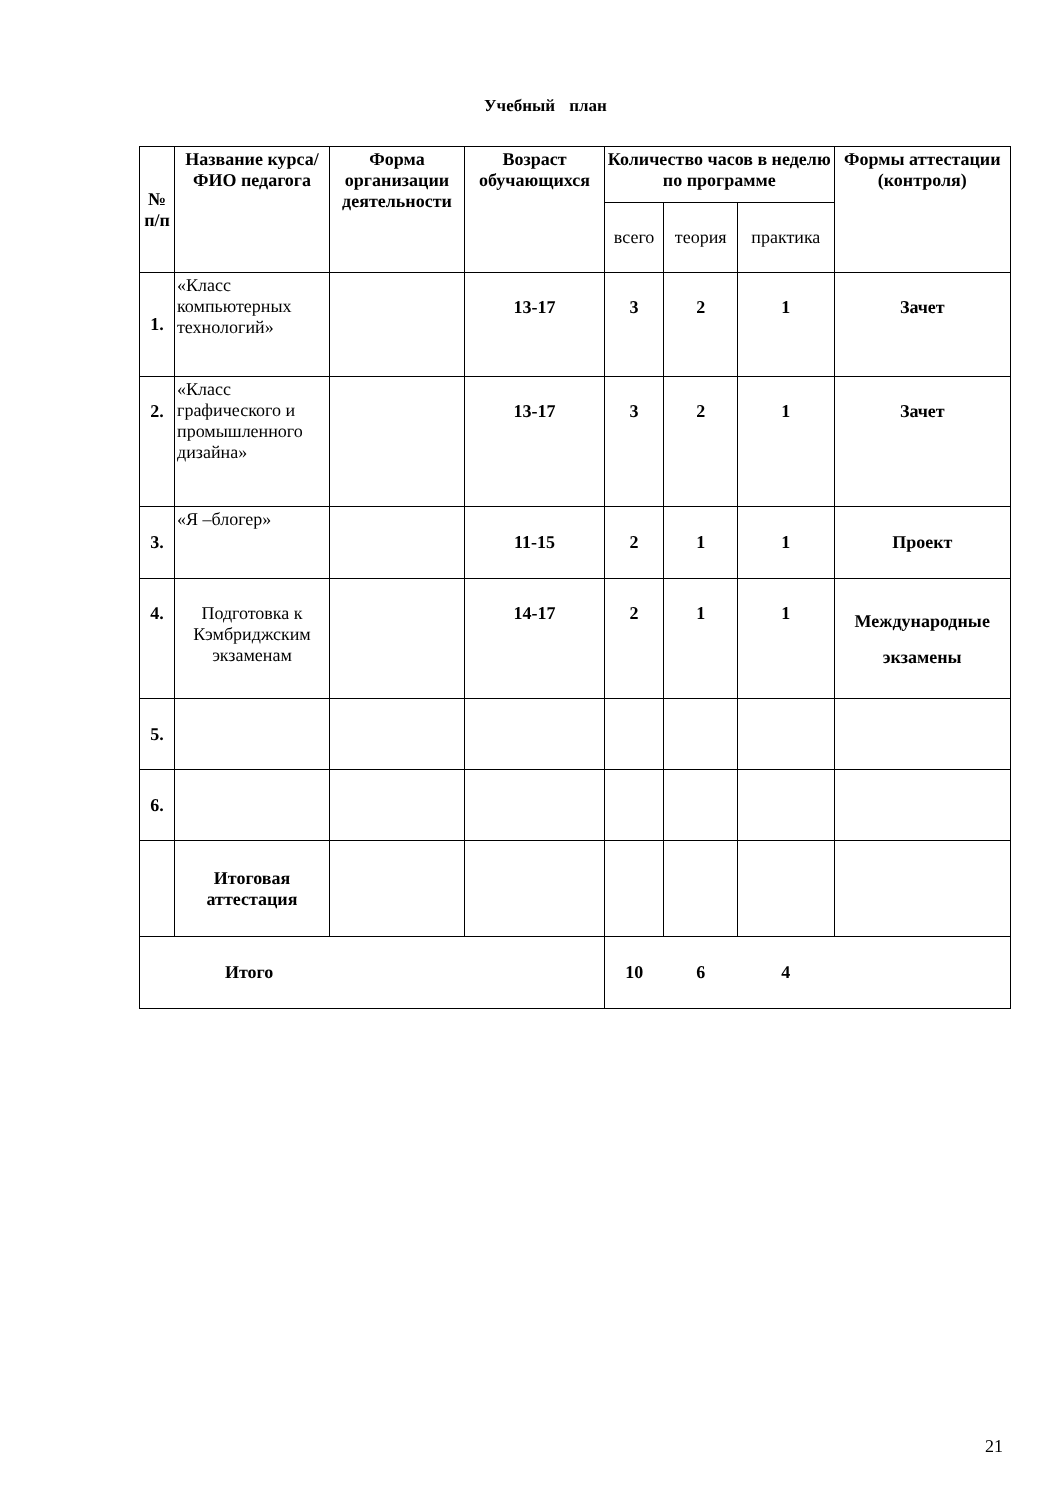Учебный план
| № п/п | Название курса/ ФИО педагога | Форма организации деятельности | Возраст обучающихся | Количество часов в неделю по программе | | | Формы аттестации (контроля) |
| --- | --- | --- | --- | --- | --- | --- | --- |
| | | | | всего | теория | практика | |
| 1. | «Класс компьютерных технологий» | | 13-17 | 3 | 2 | 1 | Зачет |
| 2. | «Класс графического и промышленного дизайна» | | 13-17 | 3 | 2 | 1 | Зачет |
| 3. | «Я –блогер» | | 11-15 | 2 | 1 | 1 | Проект |
| 4. | Подготовка к Кэмбриджским экзаменам | | 14-17 | 2 | 1 | 1 | Международные экзамены |
| 5. | | | | | | | |
| 6. | | | | | | | |
| | Итоговая аттестация | | | | | | |
| Итого | | | | 10 | 6 | 4 | |
21